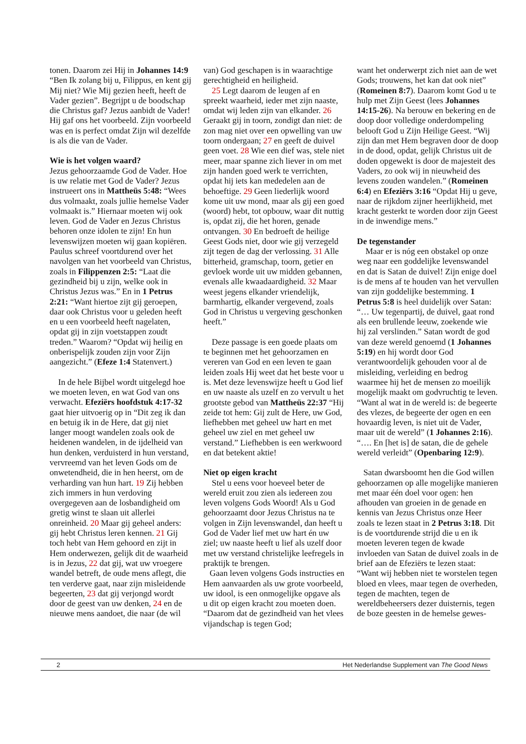tonen. Daarom zei Hij in Johannes 14:9 “Ben Ik zolang bij u, Filippus, en kent gij Mij niet? Wie Mij gezien heeft, heeft de Vader gezien”. Begrijpt u de boodschap die Christus gaf? Jezus aanbidt de Vader! Hij gaf ons het voorbeeld. Zijn voorbeeld was en is perfect omdat Zijn wil dezelfde is als die van de Vader.
Wie is het volgen waard?
Jezus gehoorzaamde God de Vader. Hoe is uw relatie met God de Vader? Jezus instrueert ons in Mattheüs 5:48: “Wees dus volmaakt, zoals jullie hemelse Vader volmaakt is.” Hiernaar moeten wij ook leven. God de Vader en Jezus Christus behoren onze idolen te zijn! En hun levenswijzen moeten wij gaan kopiëren. Paulus schreef voortdurend over het navolgen van het voorbeeld van Christus, zoals in Filippenzen 2:5: “Laat die gezindheid bij u zijn, welke ook in Christus Jezus was.” En in 1 Petrus 2:21: “Want hiertoe zijt gij geroepen, daar ook Christus voor u geleden heeft en u een voorbeeld heeft nagelaten, opdat gij in zijn voetstappen zoudt treden.” Waarom? “Opdat wij heilig en onberispelijk zouden zijn voor Zijn aangezicht.” (Efeze 1:4 Statenvert.)
In de hele Bijbel wordt uitgelegd hoe we moeten leven, en wat God van ons verwacht. Efeziërs hoofdstuk 4:17-32 gaat hier uitvoerig op in “Dit zeg ik dan en betuig ik in de Here, dat gij niet langer moogt wandelen zoals ook de heidenen wandelen, in de ijdelheid van hun denken, verduisterd in hun verstand, vervreemd van het leven Gods om de onwetendheid, die in hen heerst, om de verharding van hun hart. 19 Zij hebben zich immers in hun verdoving overgegeven aan de losbandigheid om gretig winst te slaan uit allerlei onreinheid. 20 Maar gij geheel anders: gij hebt Christus leren kennen. 21 Gij toch hebt van Hem gehoord en zijt in Hem onderwezen, gelijk dit de waarheid is in Jezus, 22 dat gij, wat uw vroegere wandel betreft, de oude mens aflegt, die ten verderve gaat, naar zijn misleidende begeerten, 23 dat gij verjongd wordt door de geest van uw denken, 24 en de nieuwe mens aandoet, die naar (de wil
van) God geschapen is in waarachtige gerechtigheid en heiligheid.
25 Legt daarom de leugen af en spreekt waarheid, ieder met zijn naaste, omdat wij leden zijn van elkander. 26 Geraakt gij in toorn, zondigt dan niet: de zon mag niet over een opwelling van uw toorn ondergaan; 27 en geeft de duivel geen voet. 28 Wie een dief was, stele niet meer, maar spanne zich liever in om met zijn handen goed werk te verrichten, opdat hij iets kan mededelen aan de behoeftige. 29 Geen liederlijk woord kome uit uw mond, maar als gij een goed (woord) hebt, tot opbouw, waar dit nuttig is, opdat zij, die het horen, genade ontvangen. 30 En bedroeft de heilige Geest Gods niet, door wie gij verzegeld zijt tegen de dag der verlossing. 31 Alle bitterheid, gramschap, toorn, getier en gevloek worde uit uw midden gebannen, evenals alle kwaadaardigheid. 32 Maar weest jegens elkander vriendelijk, barmhartig, elkander vergevend, zoals God in Christus u vergeving geschonken heeft.”
Deze passage is een goede plaats om te beginnen met het gehoorzamen en vereren van God en een leven te gaan leiden zoals Hij weet dat het beste voor u is. Met deze levenswijze heeft u God lief en uw naaste als uzelf en zo vervult u het grootste gebod van Mattheüs 22:37 “Hij zeide tot hem: Gij zult de Here, uw God, liefhebben met geheel uw hart en met geheel uw ziel en met geheel uw verstand.” Liefhebben is een werkwoord en dat betekent aktie!
Niet op eigen kracht
Stel u eens voor hoeveel beter de wereld eruit zou zien als iedereen zou leven volgens Gods Woord! Als u God gehoorzaamt door Jezus Christus na te volgen in Zijn levenswandel, dan heeft u God de Vader lief met uw hart én uw ziel; uw naaste heeft u lief als uzelf door met uw verstand christelijke leefregels in praktijk te brengen.
Gaan leven volgens Gods instructies en Hem aanvaarden als uw grote voorbeeld, uw idool, is een onmogelijke opgave als u dit op eigen kracht zou moeten doen. “Daarom dat de gezindheid van het vlees vijandschap is tegen God;
want het onderwerpt zich niet aan de wet Gods; trouwens, het kan dat ook niet” (Romeinen 8:7). Daarom komt God u te hulp met Zijn Geest (lees Johannes 14:15-26). Na berouw en bekering en de doop door volledige onderdompeling belooft God u Zijn Heilige Geest. “Wij zijn dan met Hem begraven door de doop in de dood, opdat, gelijk Christus uit de doden opgewekt is door de majesteit des Vaders, zo ook wij in nieuwheid des levens zouden wandelen.” (Romeinen 6:4) en Efeziërs 3:16 “Opdat Hij u geve, naar de rijkdom zijner heerlijkheid, met kracht gesterkt te worden door zijn Geest in de inwendige mens.”
De tegenstander
Maar er is nóg een obstakel op onze weg naar een goddelijke levenswandel en dat is Satan de duivel! Zijn enige doel is de mens af te houden van het vervullen van zijn goddelijke bestemming. 1 Petrus 5:8 is heel duidelijk over Satan: “… Uw tegenpartij, de duivel, gaat rond als een brullende leeuw, zoekende wie hij zal verslinden.” Satan wordt de god van deze wereld genoemd (1 Johannes 5:19) en hij wordt door God verantwoordelijk gehouden voor al de misleiding, verleiding en bedrog waarmee hij het de mensen zo moeilijk mogelijk maakt om godvruchtig te leven. “Want al wat in de wereld is: de begeerte des vlezes, de begeerte der ogen en een hovaardig leven, is niet uit de Vader, maar uit de wereld” (1 Johannes 2:16). “…. En [het is] de satan, die de gehele wereld verleidt” (Openbaring 12:9).
Satan dwarsboomt hen die God willen gehoorzamen op alle mogelijke manieren met maar één doel voor ogen: hen afhouden van groeien in de genade en kennis van Jezus Christus onze Heer zoals te lezen staat in 2 Petrus 3:18. Dit is de voortdurende strijd die u en ik moeten leveren tegen de kwade invloeden van Satan de duivel zoals in de brief aan de Efeziërs te lezen staat: “Want wij hebben niet te worstelen tegen bloed en vlees, maar tegen de overheden, tegen de machten, tegen de wereldbeheersers dezer duisternis, tegen de boze geesten in de hemelse gewes-
2 Het Nederlandse Supplement van The Good News